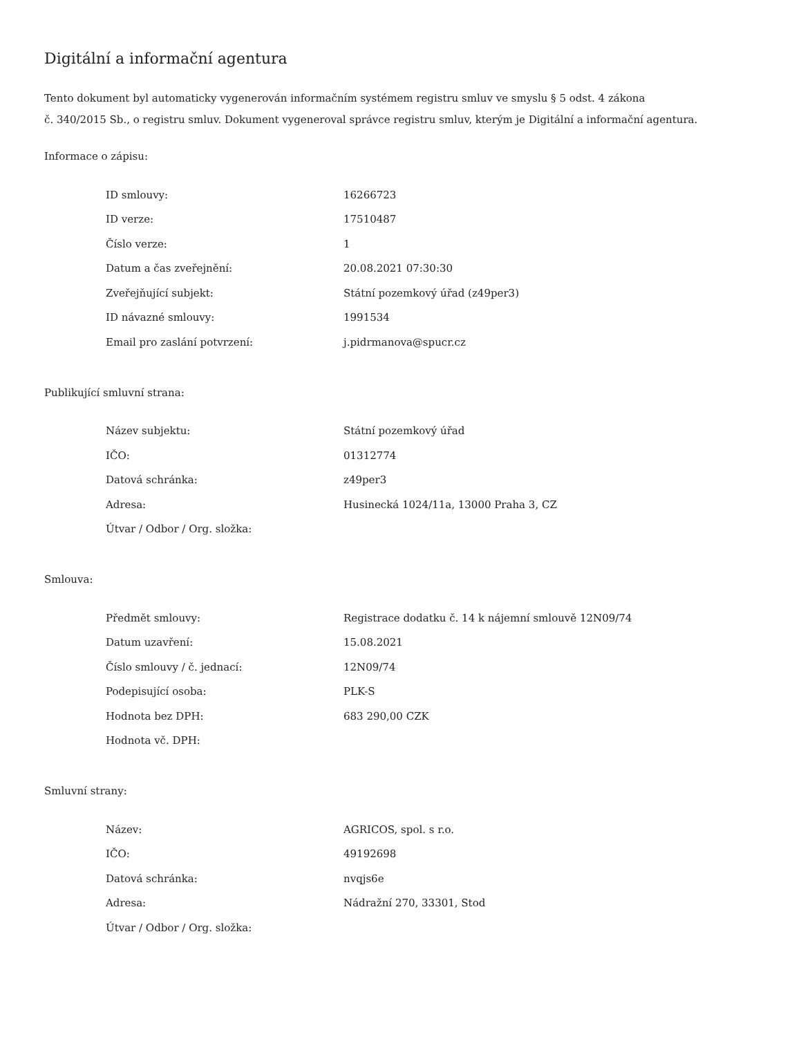Digitální a informační agentura
Tento dokument byl automaticky vygenerován informačním systémem registru smluv ve smyslu § 5 odst. 4 zákona
č. 340/2015 Sb., o registru smluv. Dokument vygeneroval správce registru smluv, kterým je Digitální a informační agentura.
Informace o zápisu:
| ID smlouvy: | 16266723 |
| ID verze: | 17510487 |
| Číslo verze: | 1 |
| Datum a čas zveřejnění: | 20.08.2021 07:30:30 |
| Zveřejňující subjekt: | Státní pozemkový úřad (z49per3) |
| ID návazné smlouvy: | 1991534 |
| Email pro zaslání potvrzení: | j.pidrmanova@spucr.cz |
Publikující smluvní strana:
| Název subjektu: | Státní pozemkový úřad |
| IČO: | 01312774 |
| Datová schránka: | z49per3 |
| Adresa: | Husinecká 1024/11a, 13000 Praha 3, CZ |
| Útvar / Odbor / Org. složka: | |
Smlouva:
| Předmět smlouvy: | Registrace dodatku č. 14 k nájemní smlouvě 12N09/74 |
| Datum uzavření: | 15.08.2021 |
| Číslo smlouvy / č. jednací: | 12N09/74 |
| Podepisující osoba: | PLK-S |
| Hodnota bez DPH: | 683 290,00 CZK |
| Hodnota vč. DPH: | |
Smluvní strany:
| Název: | AGRICOS, spol. s r.o. |
| IČO: | 49192698 |
| Datová schránka: | nvqjs6e |
| Adresa: | Nádražní 270, 33301, Stod |
| Útvar / Odbor / Org. složka: | |